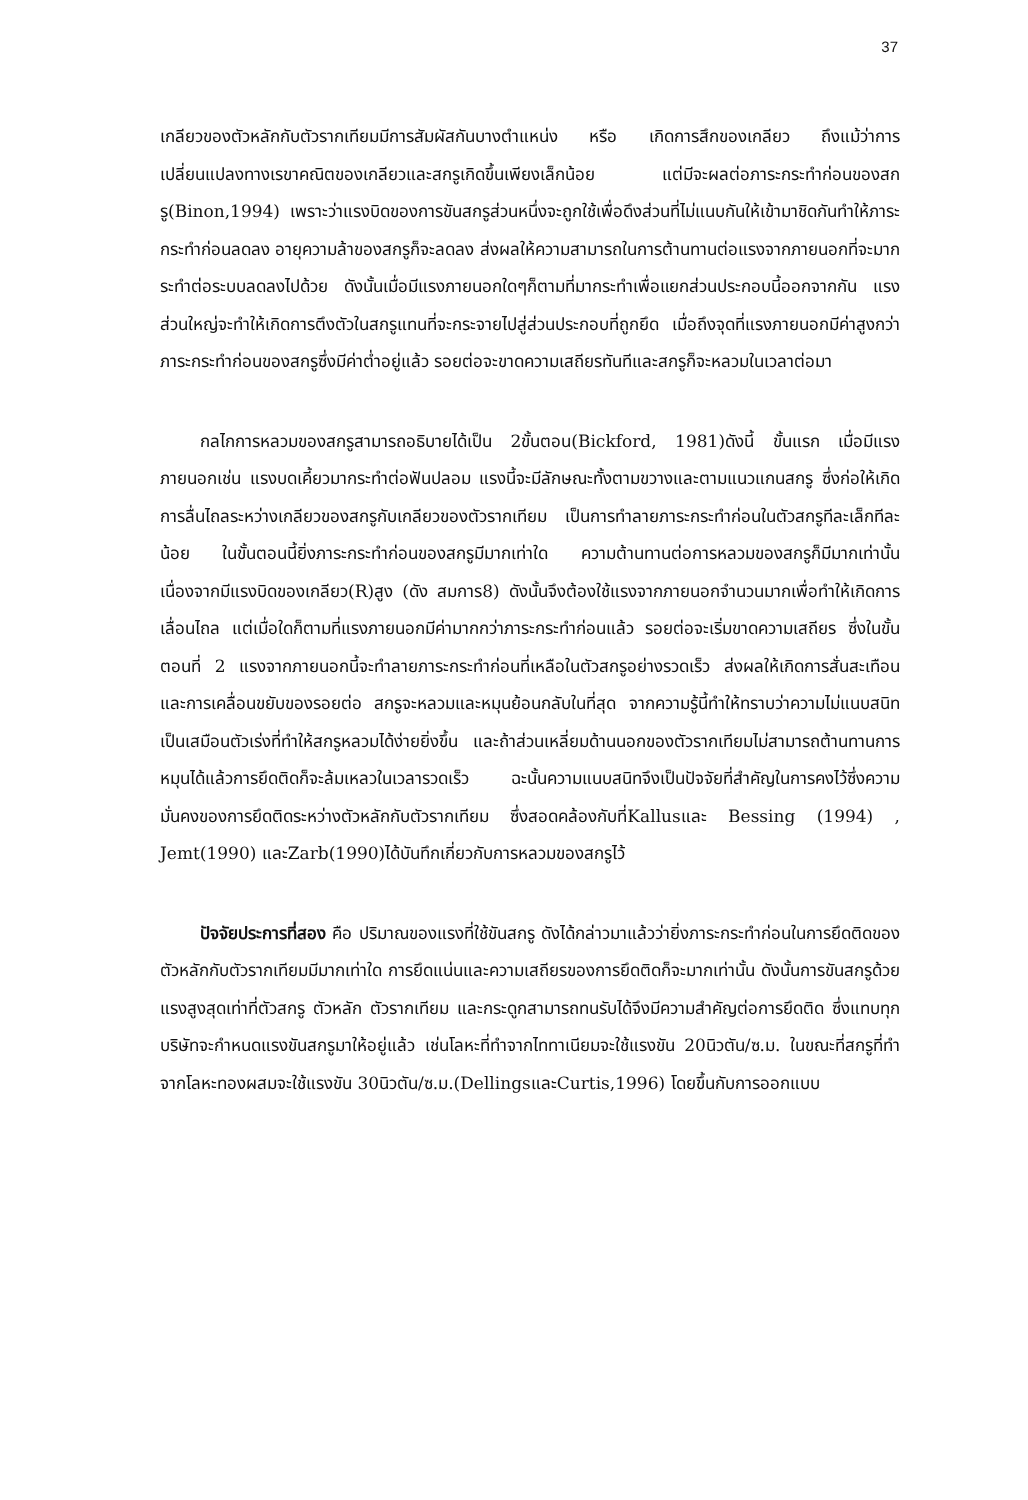37
เกลียวของตัวหลักกับตัวรากเทียมมีการสัมผัสกันบางตำแหน่ง หรือ เกิดการสึกของเกลียว ถึงแม้ว่าการเปลี่ยนแปลงทางเรขาคณิตของเกลียวและสกรูเกิดขึ้นเพียงเล็กน้อย แต่มีจะผลต่อภาระกระทำก่อนของสกรู(Binon,1994) เพราะว่าแรงบิดของการขันสกรูส่วนหนึ่งจะถูกใช้เพื่อดึงส่วนที่ไม่แนบกันให้เข้ามาชิดกันทำให้ภาระกระทำก่อนลดลง อายุความล้าของสกรูก็จะลดลง ส่งผลให้ความสามารถในการต้านทานต่อแรงจากภายนอกที่จะมากระทำต่อระบบลดลงไปด้วย ดังนั้นเมื่อมีแรงภายนอกใดๆก็ตามที่มากระทำเพื่อแยกส่วนประกอบนี้ออกจากกัน แรงส่วนใหญ่จะทำให้เกิดการตึงตัวในสกรูแทนที่จะกระจายไปสู่ส่วนประกอบที่ถูกยึด เมื่อถึงจุดที่แรงภายนอกมีค่าสูงกว่าภาระกระทำก่อนของสกรูซึ่งมีค่าต่ำอยู่แล้ว รอยต่อจะขาดความเสถียรทันทีและสกรูก็จะหลวมในเวลาต่อมา
กลไกการหลวมของสกรูสามารถอธิบายได้เป็น 2ขั้นตอน(Bickford, 1981)ดังนี้ ขั้นแรก เมื่อมีแรงภายนอกเช่น แรงบดเคี้ยวมากระทำต่อฟันปลอม แรงนี้จะมีลักษณะทั้งตามขวางและตามแนวแกนสกรู ซึ่งก่อให้เกิดการลื่นไถลระหว่างเกลียวของสกรูกับเกลียวของตัวรากเทียม เป็นการทำลายภาระกระทำก่อนในตัวสกรูทีละเล็กทีละน้อย ในขั้นตอนนี้ยิ่งภาระกระทำก่อนของสกรูมีมากเท่าใด ความต้านทานต่อการหลวมของสกรูก็มีมากเท่านั้นเนื่องจากมีแรงบิดของเกลียว(R)สูง (ดัง สมการ8) ดังนั้นจึงต้องใช้แรงจากภายนอกจำนวนมากเพื่อทำให้เกิดการเลื่อนไถล แต่เมื่อใดก็ตามที่แรงภายนอกมีค่ามากกว่าภาระกระทำก่อนแล้ว รอยต่อจะเริ่มขาดความเสถียร ซึ่งในขั้นตอนที่ 2 แรงจากภายนอกนี้จะทำลายภาระกระทำก่อนที่เหลือในตัวสกรูอย่างรวดเร็ว ส่งผลให้เกิดการสั่นสะเทือนและการเคลื่อนขยับของรอยต่อ สกรูจะหลวมและหมุนย้อนกลับในที่สุด จากความรู้นี้ทำให้ทราบว่าความไม่แนบสนิทเป็นเสมือนตัวเร่งที่ทำให้สกรูหลวมได้ง่ายยิ่งขึ้น และถ้าส่วนเหลี่ยมด้านนอกของตัวรากเทียมไม่สามารถต้านทานการหมุนได้แล้วการยึดติดก็จะล้มเหลวในเวลารวดเร็ว ฉะนั้นความแนบสนิทจึงเป็นปัจจัยที่สำคัญในการคงไว้ซึ่งความมั่นคงของการยึดติดระหว่างตัวหลักกับตัวรากเทียม ซึ่งสอดคล้องกับที่Kallusและ Bessing (1994) , Jemt(1990) และZarb(1990)ได้บันทึกเกี่ยวกับการหลวมของสกรูไว้
ปัจจัยประการที่สอง คือ ปริมาณของแรงที่ใช้ขันสกรู ดังได้กล่าวมาแล้วว่ายิ่งภาระกระทำก่อนในการยึดติดของตัวหลักกับตัวรากเทียมมีมากเท่าใด การยึดแน่นและความเสถียรของการยึดติดก็จะมากเท่านั้น ดังนั้นการขันสกรูด้วยแรงสูงสุดเท่าที่ตัวสกรู ตัวหลัก ตัวรากเทียม และกระดูกสามารถทนรับได้จึงมีความสำคัญต่อการยึดติด ซึ่งแทบทุกบริษัทจะกำหนดแรงขันสกรูมาให้อยู่แล้ว เช่นโลหะที่ทำจากไททาเนียมจะใช้แรงขัน 20นิวตัน/ซ.ม. ในขณะที่สกรูที่ทำจากโลหะทองผสมจะใช้แรงขัน 30นิวตัน/ซ.ม.(DellingsและCurtis,1996) โดยขึ้นกับการออกแบบ